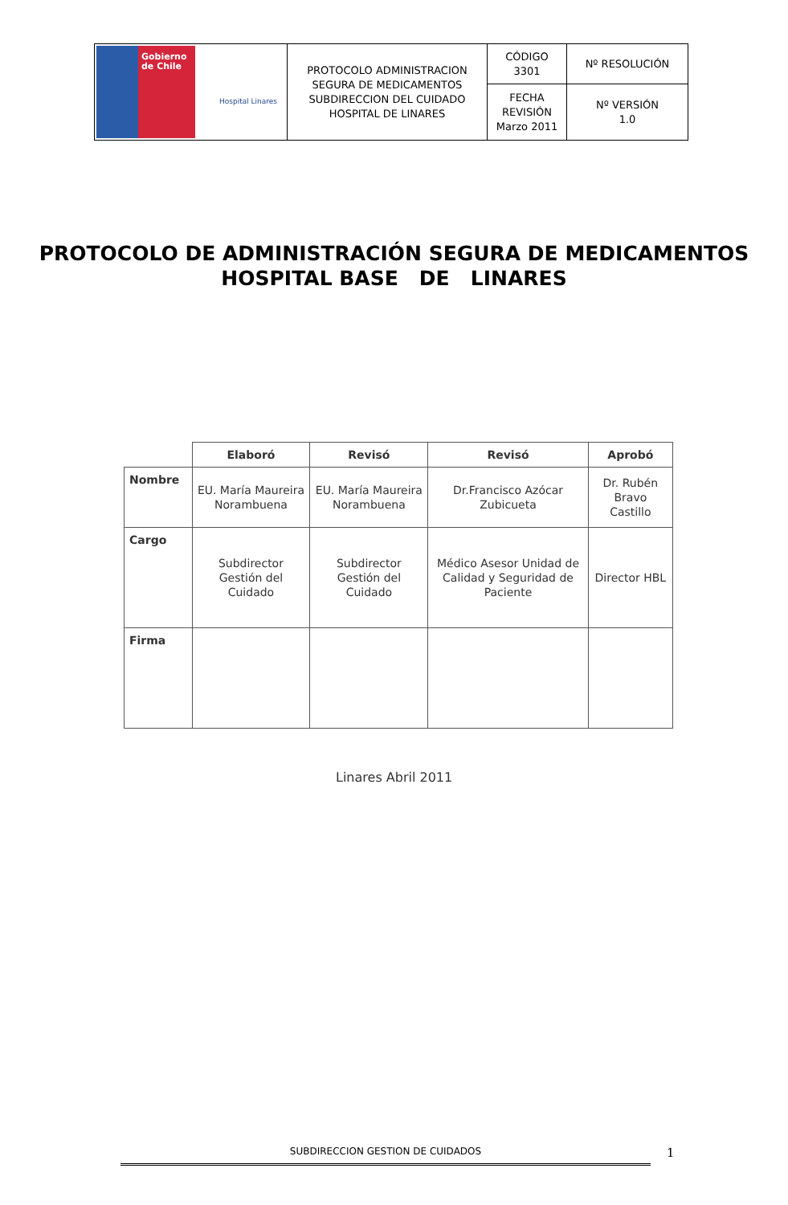| Gobierno de Chile Hospital Linares | PROTOCOLO ADMINISTRACION SEGURA DE MEDICAMENTOS SUBDIRECCION DEL CUIDADO HOSPITAL DE LINARES | CÓDIGO 3301 | Nº RESOLUCIÓN |
| | | FECHA REVISIÓN Marzo 2011 | Nº VERSIÓN 1.0 |
PROTOCOLO DE ADMINISTRACIÓN SEGURA DE MEDICAMENTOS
HOSPITAL BASE DE LINARES
| | Elaboró | Revisó | Revisó | Aprobó |
| --- | --- | --- | --- | --- |
| Nombre | EU. María Maureira Norambuena | EU. María Maureira Norambuena | Dr.Francisco Azócar Zubicueta | Dr. Rubén Bravo Castillo |
| Cargo | Subdirector Gestión del Cuidado | Subdirector Gestión del Cuidado | Médico Asesor Unidad de Calidad y Seguridad de Paciente | Director HBL |
| Firma | | | | |
Linares Abril 2011
SUBDIRECCION GESTION DE CUIDADOS 1